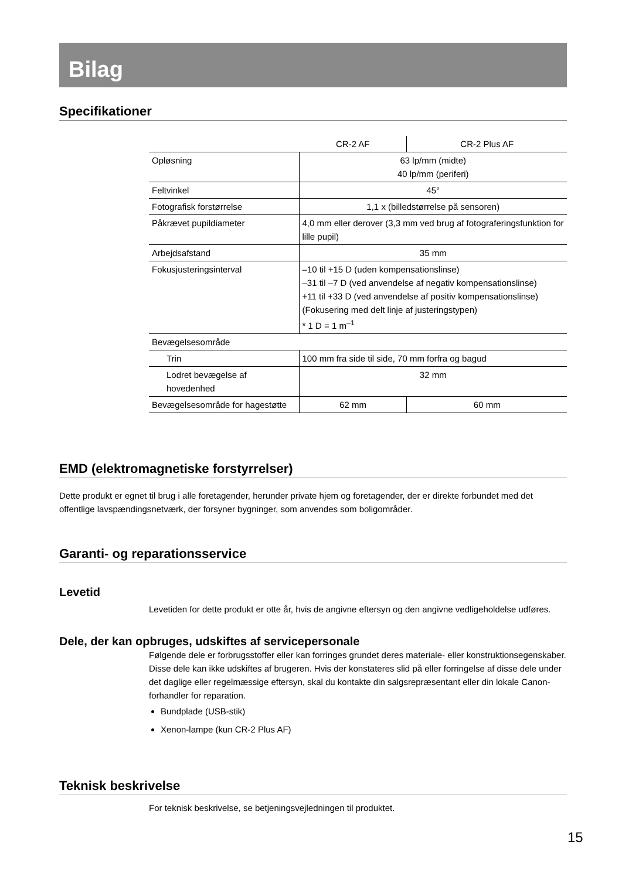Bilag
Specifikationer
| | CR-2 AF | CR-2 Plus AF |
| --- | --- | --- |
| Opløsning | 63 lp/mm (midte) 40 lp/mm (periferi) | |
| Feltvinkel | 45° | |
| Fotografisk forstørrelse | 1,1 x (billedstørrelse på sensoren) | |
| Påkrævet pupildiameter | 4,0 mm eller derover (3,3 mm ved brug af fotograferingsfunktion for lille pupil) | |
| Arbejdsafstand | 35 mm | |
| Fokusjusteringsinterval | –10 til +15 D (uden kompensationslinse) –31 til –7 D (ved anvendelse af negativ kompensationslinse) +11 til +33 D (ved anvendelse af positiv kompensationslinse) (Fokusering med delt linje af justeringstypen) * 1 D = 1 m<sup>–1</sup> | |
| Bevægelsesområde | | |
| Trin | 100 mm fra side til side, 70 mm forfra og bagud | |
| Lodret bevægelse af hovedenhed | 32 mm | |
| Bevægelsesområde for hagestøtte | 62 mm | 60 mm |
EMD (elektromagnetiske forstyrrelser)
Dette produkt er egnet til brug i alle foretagender, herunder private hjem og foretagender, der er direkte forbundet med det offentlige lavspændingsnetværk, der forsyner bygninger, som anvendes som boligområder.
Garanti- og reparationsservice
Levetid
Levetiden for dette produkt er otte år, hvis de angivne eftersyn og den angivne vedligeholdelse udføres.
Dele, der kan opbruges, udskiftes af servicepersonale
Følgende dele er forbrugsstoffer eller kan forringes grundet deres materiale- eller konstruktionsegenskaber.
Disse dele kan ikke udskiftes af brugeren. Hvis der konstateres slid på eller forringelse af disse dele under det daglige eller regelmæssige eftersyn, skal du kontakte din salgsrepræsentant eller din lokale Canon-forhandler for reparation.
Bundplade (USB-stik)
Xenon-lampe (kun CR-2 Plus AF)
Teknisk beskrivelse
For teknisk beskrivelse, se betjeningsvejledningen til produktet.
15